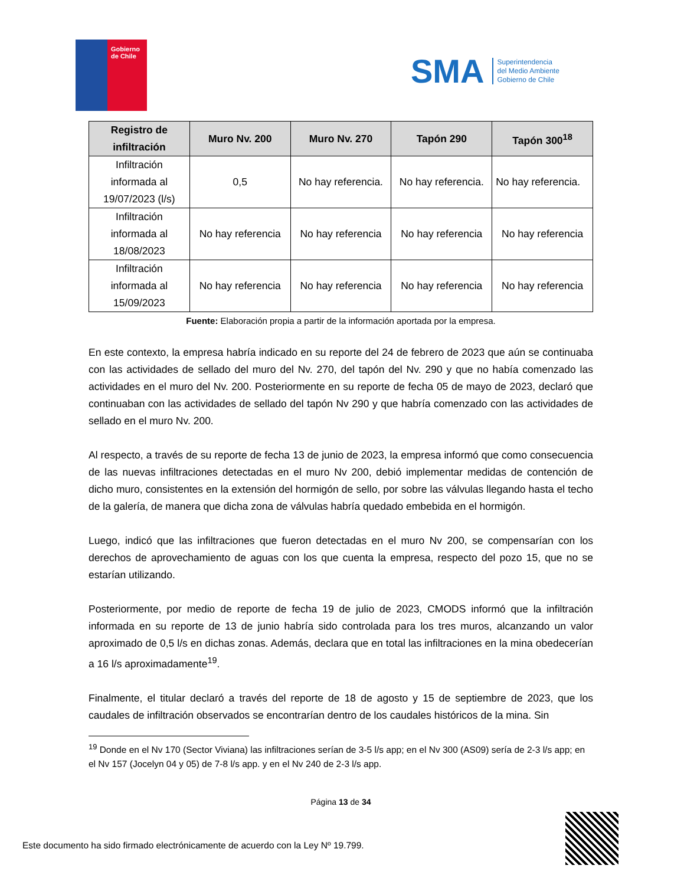Gobierno
de Chile
SMA
Superintendencia
del Medio Ambiente
Gobierno de Chile
| Registro de infiltración | Muro Nv. 200 | Muro Nv. 270 | Tapón 290 | Tapón 300<sup>18</sup> |
| --- | --- | --- | --- | --- |
| Infiltración informada al 19/07/2023 (l/s) | 0,5 | No hay referencia. | No hay referencia. | No hay referencia. |
| Infiltración informada al 18/08/2023 | No hay referencia | No hay referencia | No hay referencia | No hay referencia |
| Infiltración informada al 15/09/2023 | No hay referencia | No hay referencia | No hay referencia | No hay referencia |
Fuente: Elaboración propia a partir de la información aportada por la empresa.
En este contexto, la empresa habría indicado en su reporte del 24 de febrero de 2023 que aún se continuaba con las actividades de sellado del muro del Nv. 270, del tapón del Nv. 290 y que no había comenzado las actividades en el muro del Nv. 200. Posteriormente en su reporte de fecha 05 de mayo de 2023, declaró que continuaban con las actividades de sellado del tapón Nv 290 y que habría comenzado con las actividades de sellado en el muro Nv. 200.
Al respecto, a través de su reporte de fecha 13 de junio de 2023, la empresa informó que como consecuencia de las nuevas infiltraciones detectadas en el muro Nv 200, debió implementar medidas de contención de dicho muro, consistentes en la extensión del hormigón de sello, por sobre las válvulas llegando hasta el techo de la galería, de manera que dicha zona de válvulas habría quedado embebida en el hormigón.
Luego, indicó que las infiltraciones que fueron detectadas en el muro Nv 200, se compensarían con los derechos de aprovechamiento de aguas con los que cuenta la empresa, respecto del pozo 15, que no se estarían utilizando.
Posteriormente, por medio de reporte de fecha 19 de julio de 2023, CMODS informó que la infiltración informada en su reporte de 13 de junio habría sido controlada para los tres muros, alcanzando un valor aproximado de 0,5 l/s en dichas zonas. Además, declara que en total las infiltraciones en la mina obedecerían a 16 l/s aproximadamente<sup>19</sup>.
Finalmente, el titular declaró a través del reporte de 18 de agosto y 15 de septiembre de 2023, que los caudales de infiltración observados se encontrarían dentro de los caudales históricos de la mina. Sin
<sup>19</sup> Donde en el Nv 170 (Sector Viviana) las infiltraciones serían de 3-5 l/s app; en el Nv 300 (AS09) sería de 2-3 l/s app; en el Nv 157 (Jocelyn 04 y 05) de 7-8 l/s app. y en el Nv 240 de 2-3 l/s app.
Página 13 de 34
Este documento ha sido firmado electrónicamente de acuerdo con la Ley Nº 19.799.